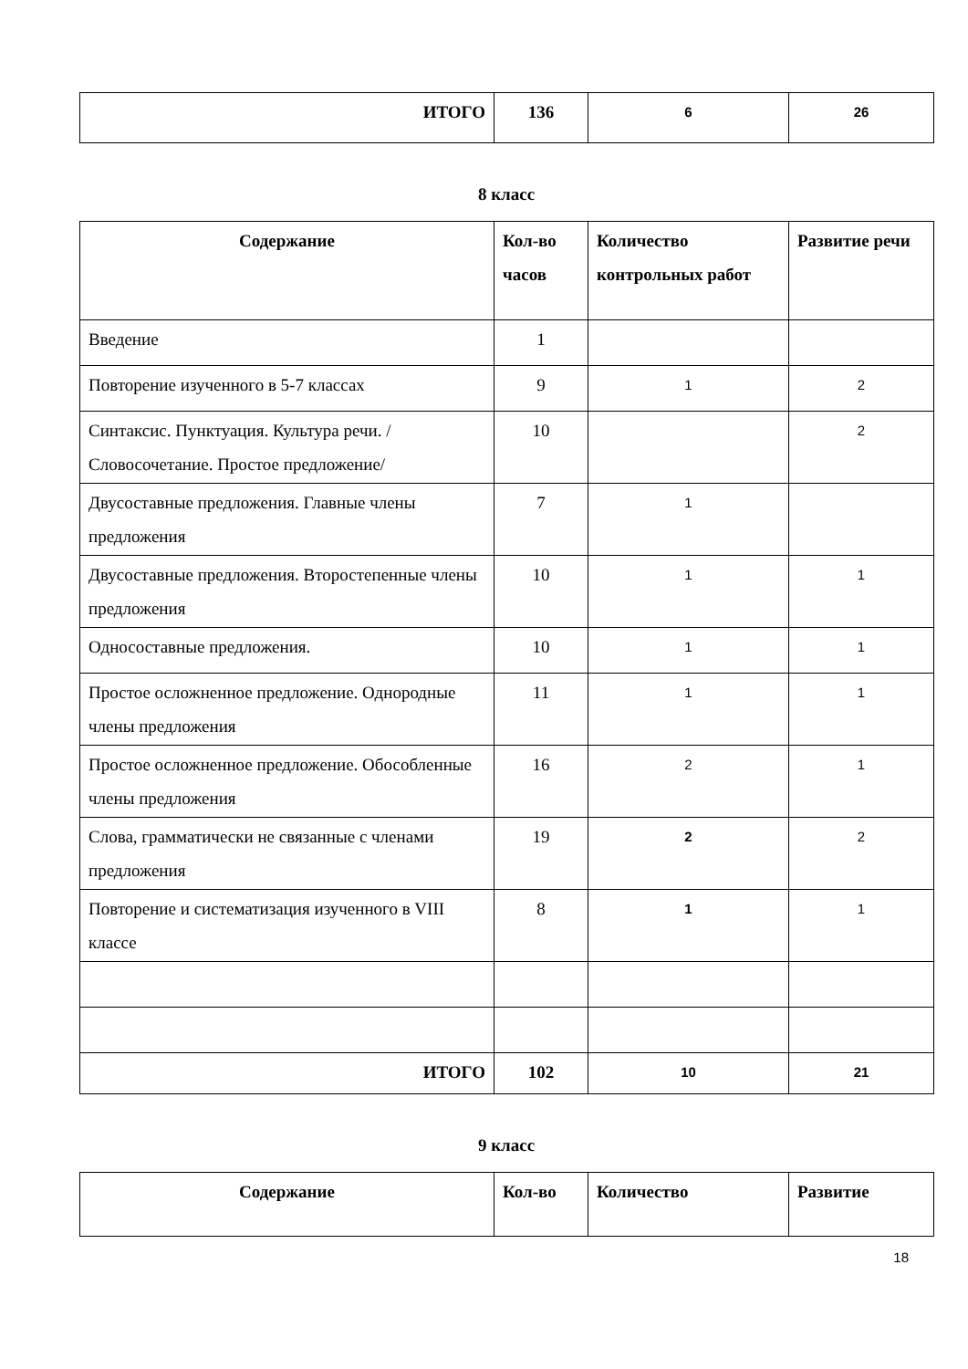| ИТОГО | 136 | 6 | 26 |
8 класс
| Содержание | Кол-во часов | Количество контрольных работ | Развитие речи |
| --- | --- | --- | --- |
| Введение | 1 | | |
| Повторение изученного в 5-7 классах | 9 | 1 | 2 |
| Синтаксис. Пунктуация. Культура речи. /Словосочетание. Простое предложение/ | 10 | | 2 |
| Двусоставные предложения. Главные члены предложения | 7 | 1 | |
| Двусоставные предложения. Второстепенные члены предложения | 10 | 1 | 1 |
| Односоставные предложения. | 10 | 1 | 1 |
| Простое осложненное предложение. Однородные члены предложения | 11 | 1 | 1 |
| Простое осложненное предложение. Обособленные члены предложения | 16 | 2 | 1 |
| Слова, грамматически не связанные с членами предложения | 19 | 2 | 2 |
| Повторение и систематизация изученного в VIII классе | 8 | 1 | 1 |
| ИТОГО | 102 | 10 | 21 |
9 класс
| Содержание | Кол-во | Количество | Развитие |
| --- | --- | --- | --- |
18